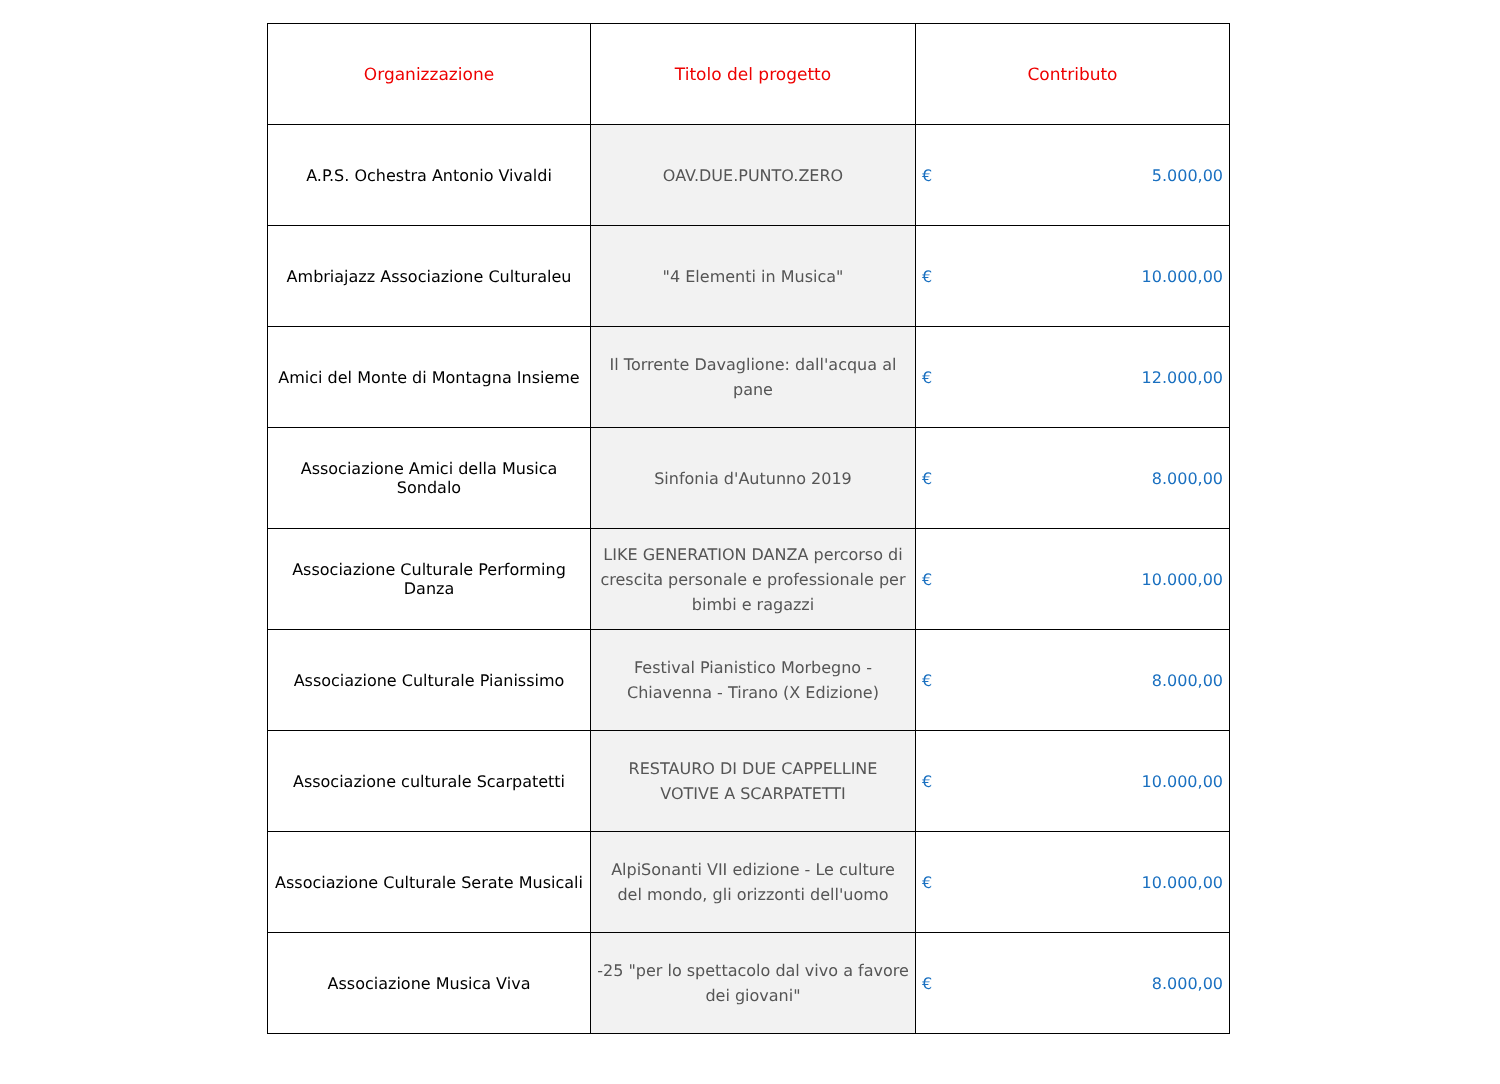| Organizzazione | Titolo del progetto | Contributo |
| --- | --- | --- |
| A.P.S. Ochestra Antonio Vivaldi | OAV.DUE.PUNTO.ZERO | € 5.000,00 |
| Ambriajazz Associazione Culturaleu | "4 Elementi in Musica" | € 10.000,00 |
| Amici del Monte di Montagna Insieme | Il Torrente Davaglione: dall'acqua al pane | € 12.000,00 |
| Associazione Amici della Musica Sondalo | Sinfonia d'Autunno 2019 | € 8.000,00 |
| Associazione Culturale Performing Danza | LIKE GENERATION DANZA percorso di crescita personale e professionale per bimbi e ragazzi | € 10.000,00 |
| Associazione Culturale Pianissimo | Festival Pianistico Morbegno - Chiavenna - Tirano (X Edizione) | € 8.000,00 |
| Associazione culturale Scarpatetti | RESTAURO DI DUE CAPPELLINE VOTIVE A SCARPATETTI | € 10.000,00 |
| Associazione Culturale Serate Musicali | AlpiSonanti VII edizione - Le culture del mondo, gli orizzonti dell'uomo | € 10.000,00 |
| Associazione Musica Viva | -25 "per lo spettacolo dal vivo a favore dei giovani" | € 8.000,00 |